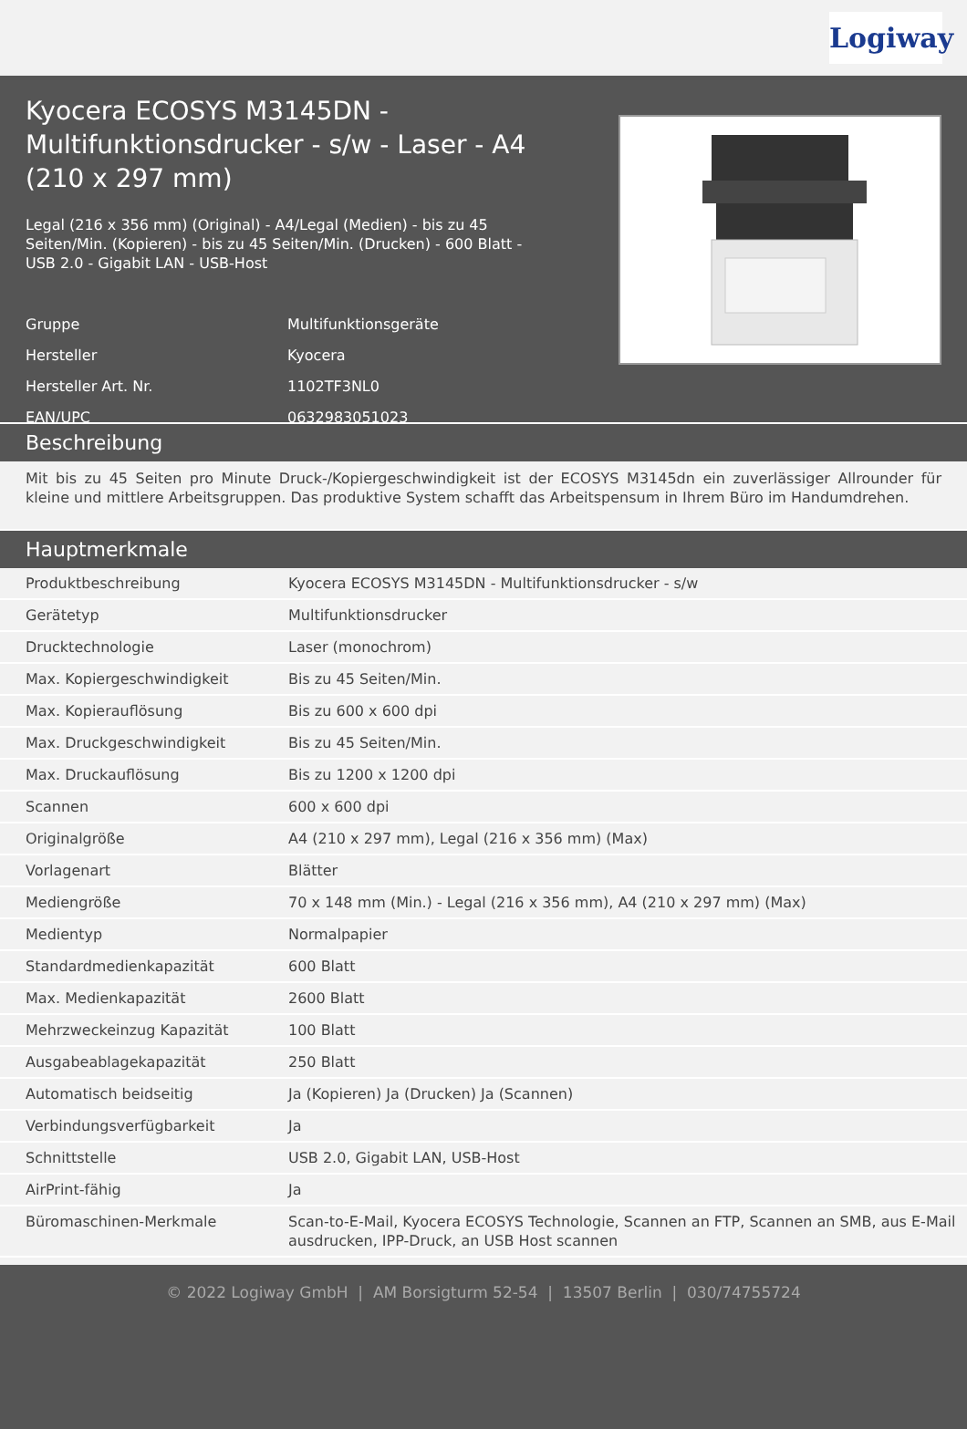Logiway
Kyocera ECOSYS M3145DN - Multifunktionsdrucker - s/w - Laser - A4 (210 x 297 mm)
Legal (216 x 356 mm) (Original) - A4/Legal (Medien) - bis zu 45 Seiten/Min. (Kopieren) - bis zu 45 Seiten/Min. (Drucken) - 600 Blatt - USB 2.0 - Gigabit LAN - USB-Host
| Gruppe | Multifunktionsgeräte |
| Hersteller | Kyocera |
| Hersteller Art. Nr. | 1102TF3NL0 |
| EAN/UPC | 0632983051023 |
Beschreibung
Mit bis zu 45 Seiten pro Minute Druck-/Kopiergeschwindigkeit ist der ECOSYS M3145dn ein zuverlässiger Allrounder für kleine und mittlere Arbeitsgruppen. Das produktive System schafft das Arbeitspensum in Ihrem Büro im Handumdrehen.
Hauptmerkmale
| Produktbeschreibung | Kyocera ECOSYS M3145DN - Multifunktionsdrucker - s/w |
| Gerätetyp | Multifunktionsdrucker |
| Drucktechnologie | Laser (monochrom) |
| Max. Kopiergeschwindigkeit | Bis zu 45 Seiten/Min. |
| Max. Kopierauflösung | Bis zu 600 x 600 dpi |
| Max. Druckgeschwindigkeit | Bis zu 45 Seiten/Min. |
| Max. Druckauflösung | Bis zu 1200 x 1200 dpi |
| Scannen | 600 x 600 dpi |
| Originalgröße | A4 (210 x 297 mm), Legal (216 x 356 mm) (Max) |
| Vorlagenart | Blätter |
| Mediengröße | 70 x 148 mm (Min.) - Legal (216 x 356 mm), A4 (210 x 297 mm) (Max) |
| Medientyp | Normalpapier |
| Standardmedienkapazität | 600 Blatt |
| Max. Medienkapazität | 2600 Blatt |
| Mehrzweckeinzug Kapazität | 100 Blatt |
| Ausgabeablagekapazität | 250 Blatt |
| Automatisch beidseitig | Ja (Kopieren) Ja (Drucken) Ja (Scannen) |
| Verbindungsverfügbarkeit | Ja |
| Schnittstelle | USB 2.0, Gigabit LAN, USB-Host |
| AirPrint-fähig | Ja |
| Büromaschinen-Merkmale | Scan-to-E-Mail, Kyocera ECOSYS Technologie, Scannen an FTP, Scannen an SMB, aus E-Mail ausdrucken, IPP-Druck, an USB Host scannen |
© 2022 Logiway GmbH | AM Borsigturm 52-54 | 13507 Berlin | 030/74755724